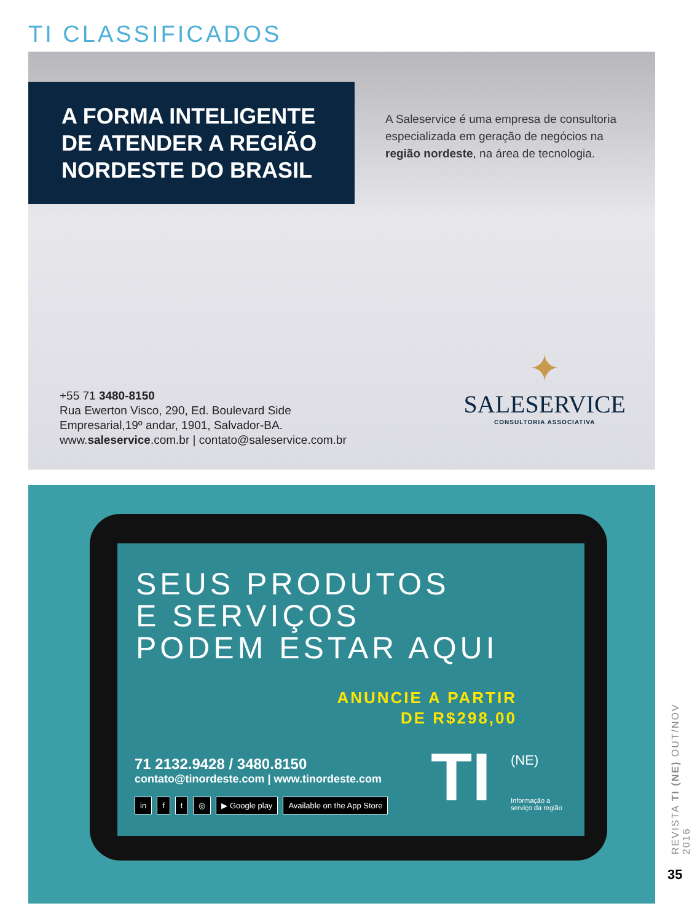TI CLASSIFICADOS
A FORMA INTELIGENTE
DE ATENDER A REGIÃO
NORDESTE DO BRASIL
A Saleservice é uma empresa de consultoria especializada em geração de negócios na região nordeste, na área de tecnologia.
+55 71 3480-8150
Rua Ewerton Visco, 290, Ed. Boulevard Side
Empresarial,19º andar, 1901, Salvador-BA.
www.saleservice.com.br | contato@saleservice.com.br
✦
SALESERVICE
CONSULTORIA ASSOCIATIVA
SEUS PRODUTOS
E SERVIÇOS
PODEM ESTAR AQUI
ANUNCIE A PARTIR
DE R$298,00
71 2132.9428 / 3480.8150
contato@tinordeste.com | www.tinordeste.com
in f t ◎ ▶ Google play Available on the App Store
TI (NE)
Informação a
serviço da região
REVISTA TI (NE) OUT/NOV 2016
35